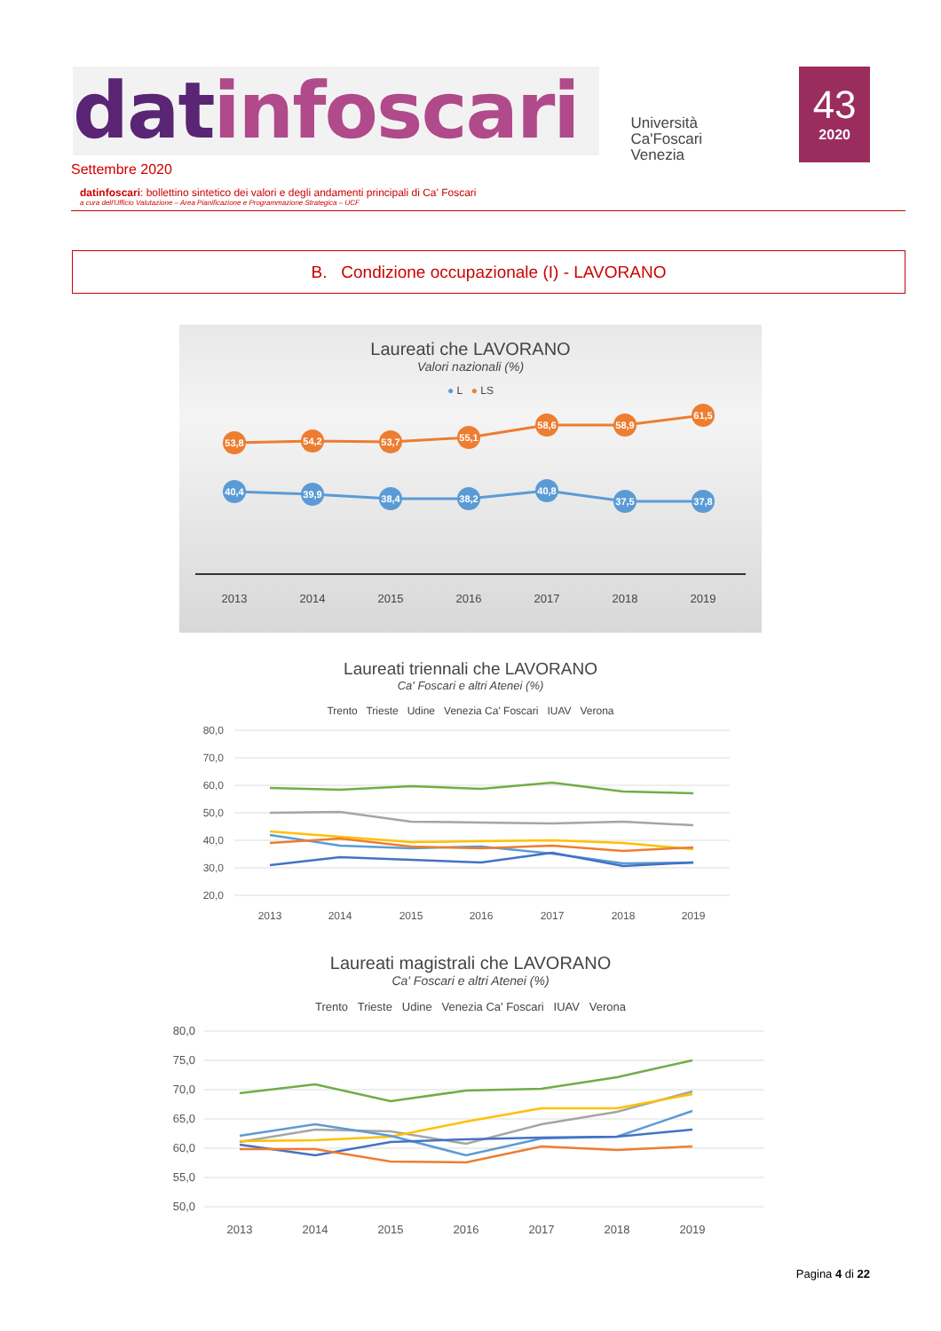datinfoscari
Università
Ca'Foscari
Venezia
43
2020
Settembre 2020
datinfoscari: bollettino sintetico dei valori e degli andamenti principali di Ca' Foscari
a cura dell'Ufficio Valutazione – Area Pianificazione e Programmazione Strategica – UCF
B. Condizione occupazionale (I) - LAVORANO
Laureati che LAVORANO
Valori nazionali (%)
● L ● LS
53,8
54,2
53,7
55,1
58,6
58,9
61,5
40,4
39,9
38,4
38,2
40,8
37,5
37,8
2013
2014
2015
2016
2017
2018
2019
Laureati triennali che LAVORANO
Ca' Foscari e altri Atenei (%)
Trento Trieste Udine Venezia Ca' Foscari IUAV Verona
80,0
70,0
60,0
50,0
40,0
30,0
20,0
2013
2014
2015
2016
2017
2018
2019
Laureati magistrali che LAVORANO
Ca' Foscari e altri Atenei (%)
Trento Trieste Udine Venezia Ca' Foscari IUAV Verona
80,0
75,0
70,0
65,0
60,0
55,0
50,0
2013
2014
2015
2016
2017
2018
2019
Pagina 4 di 22